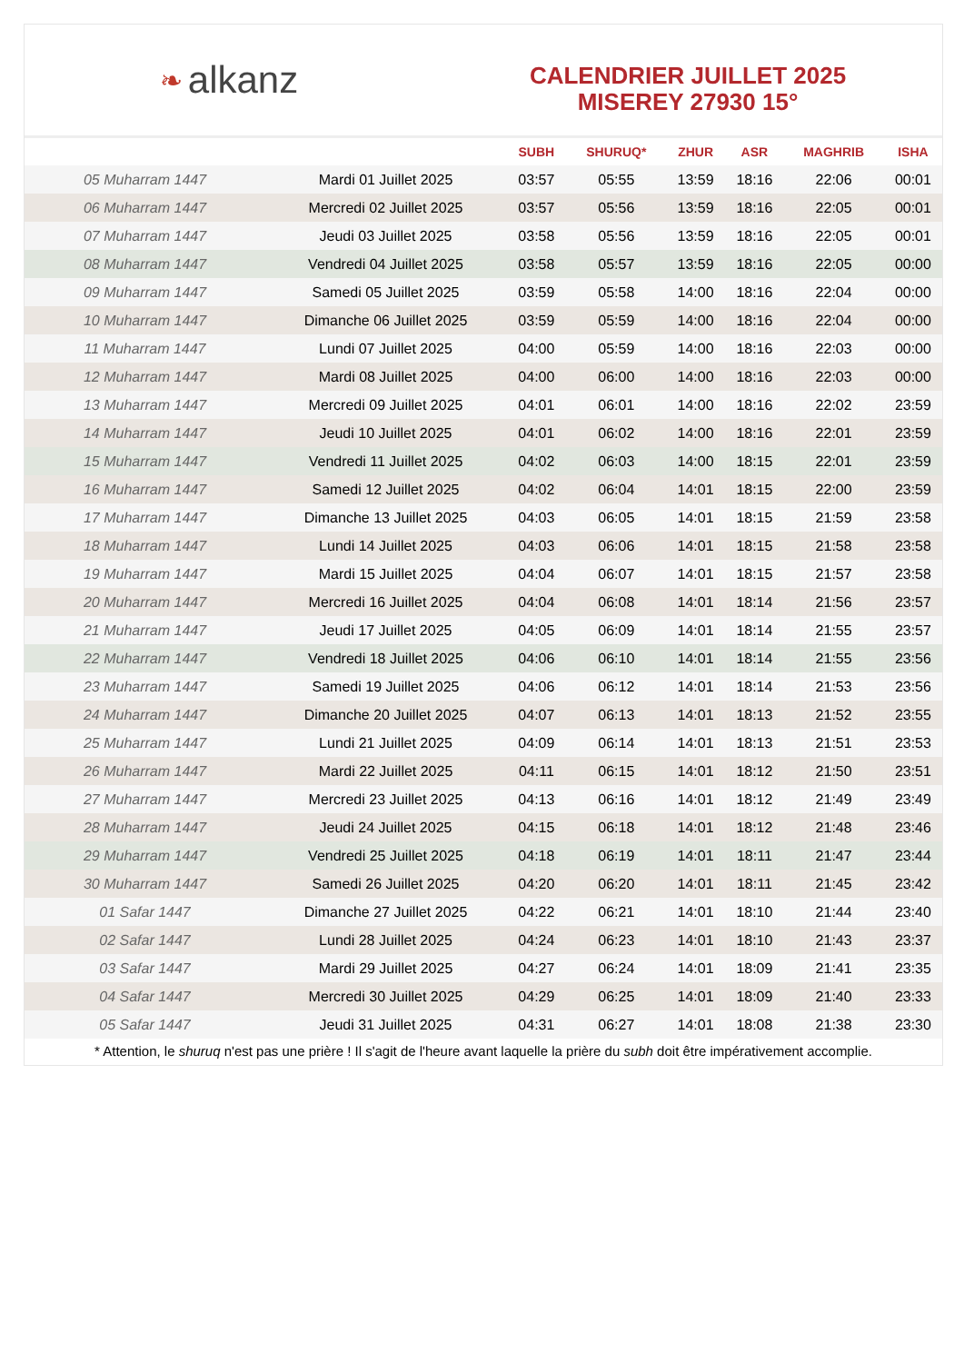❧ alkanz
CALENDRIER JUILLET 2025
MISEREY 27930 15°
| | | SUBH | SHURUQ* | ZHUR | ASR | MAGHRIB | ISHA |
| --- | --- | --- | --- | --- | --- | --- | --- |
| 05 Muharram 1447 | Mardi 01 Juillet 2025 | 03:57 | 05:55 | 13:59 | 18:16 | 22:06 | 00:01 |
| 06 Muharram 1447 | Mercredi 02 Juillet 2025 | 03:57 | 05:56 | 13:59 | 18:16 | 22:05 | 00:01 |
| 07 Muharram 1447 | Jeudi 03 Juillet 2025 | 03:58 | 05:56 | 13:59 | 18:16 | 22:05 | 00:01 |
| 08 Muharram 1447 | Vendredi 04 Juillet 2025 | 03:58 | 05:57 | 13:59 | 18:16 | 22:05 | 00:00 |
| 09 Muharram 1447 | Samedi 05 Juillet 2025 | 03:59 | 05:58 | 14:00 | 18:16 | 22:04 | 00:00 |
| 10 Muharram 1447 | Dimanche 06 Juillet 2025 | 03:59 | 05:59 | 14:00 | 18:16 | 22:04 | 00:00 |
| 11 Muharram 1447 | Lundi 07 Juillet 2025 | 04:00 | 05:59 | 14:00 | 18:16 | 22:03 | 00:00 |
| 12 Muharram 1447 | Mardi 08 Juillet 2025 | 04:00 | 06:00 | 14:00 | 18:16 | 22:03 | 00:00 |
| 13 Muharram 1447 | Mercredi 09 Juillet 2025 | 04:01 | 06:01 | 14:00 | 18:16 | 22:02 | 23:59 |
| 14 Muharram 1447 | Jeudi 10 Juillet 2025 | 04:01 | 06:02 | 14:00 | 18:16 | 22:01 | 23:59 |
| 15 Muharram 1447 | Vendredi 11 Juillet 2025 | 04:02 | 06:03 | 14:00 | 18:15 | 22:01 | 23:59 |
| 16 Muharram 1447 | Samedi 12 Juillet 2025 | 04:02 | 06:04 | 14:01 | 18:15 | 22:00 | 23:59 |
| 17 Muharram 1447 | Dimanche 13 Juillet 2025 | 04:03 | 06:05 | 14:01 | 18:15 | 21:59 | 23:58 |
| 18 Muharram 1447 | Lundi 14 Juillet 2025 | 04:03 | 06:06 | 14:01 | 18:15 | 21:58 | 23:58 |
| 19 Muharram 1447 | Mardi 15 Juillet 2025 | 04:04 | 06:07 | 14:01 | 18:15 | 21:57 | 23:58 |
| 20 Muharram 1447 | Mercredi 16 Juillet 2025 | 04:04 | 06:08 | 14:01 | 18:14 | 21:56 | 23:57 |
| 21 Muharram 1447 | Jeudi 17 Juillet 2025 | 04:05 | 06:09 | 14:01 | 18:14 | 21:55 | 23:57 |
| 22 Muharram 1447 | Vendredi 18 Juillet 2025 | 04:06 | 06:10 | 14:01 | 18:14 | 21:55 | 23:56 |
| 23 Muharram 1447 | Samedi 19 Juillet 2025 | 04:06 | 06:12 | 14:01 | 18:14 | 21:53 | 23:56 |
| 24 Muharram 1447 | Dimanche 20 Juillet 2025 | 04:07 | 06:13 | 14:01 | 18:13 | 21:52 | 23:55 |
| 25 Muharram 1447 | Lundi 21 Juillet 2025 | 04:09 | 06:14 | 14:01 | 18:13 | 21:51 | 23:53 |
| 26 Muharram 1447 | Mardi 22 Juillet 2025 | 04:11 | 06:15 | 14:01 | 18:12 | 21:50 | 23:51 |
| 27 Muharram 1447 | Mercredi 23 Juillet 2025 | 04:13 | 06:16 | 14:01 | 18:12 | 21:49 | 23:49 |
| 28 Muharram 1447 | Jeudi 24 Juillet 2025 | 04:15 | 06:18 | 14:01 | 18:12 | 21:48 | 23:46 |
| 29 Muharram 1447 | Vendredi 25 Juillet 2025 | 04:18 | 06:19 | 14:01 | 18:11 | 21:47 | 23:44 |
| 30 Muharram 1447 | Samedi 26 Juillet 2025 | 04:20 | 06:20 | 14:01 | 18:11 | 21:45 | 23:42 |
| 01 Safar 1447 | Dimanche 27 Juillet 2025 | 04:22 | 06:21 | 14:01 | 18:10 | 21:44 | 23:40 |
| 02 Safar 1447 | Lundi 28 Juillet 2025 | 04:24 | 06:23 | 14:01 | 18:10 | 21:43 | 23:37 |
| 03 Safar 1447 | Mardi 29 Juillet 2025 | 04:27 | 06:24 | 14:01 | 18:09 | 21:41 | 23:35 |
| 04 Safar 1447 | Mercredi 30 Juillet 2025 | 04:29 | 06:25 | 14:01 | 18:09 | 21:40 | 23:33 |
| 05 Safar 1447 | Jeudi 31 Juillet 2025 | 04:31 | 06:27 | 14:01 | 18:08 | 21:38 | 23:30 |
* Attention, le shuruq n'est pas une prière ! Il s'agit de l'heure avant laquelle la prière du subh doit être impérativement accomplie.